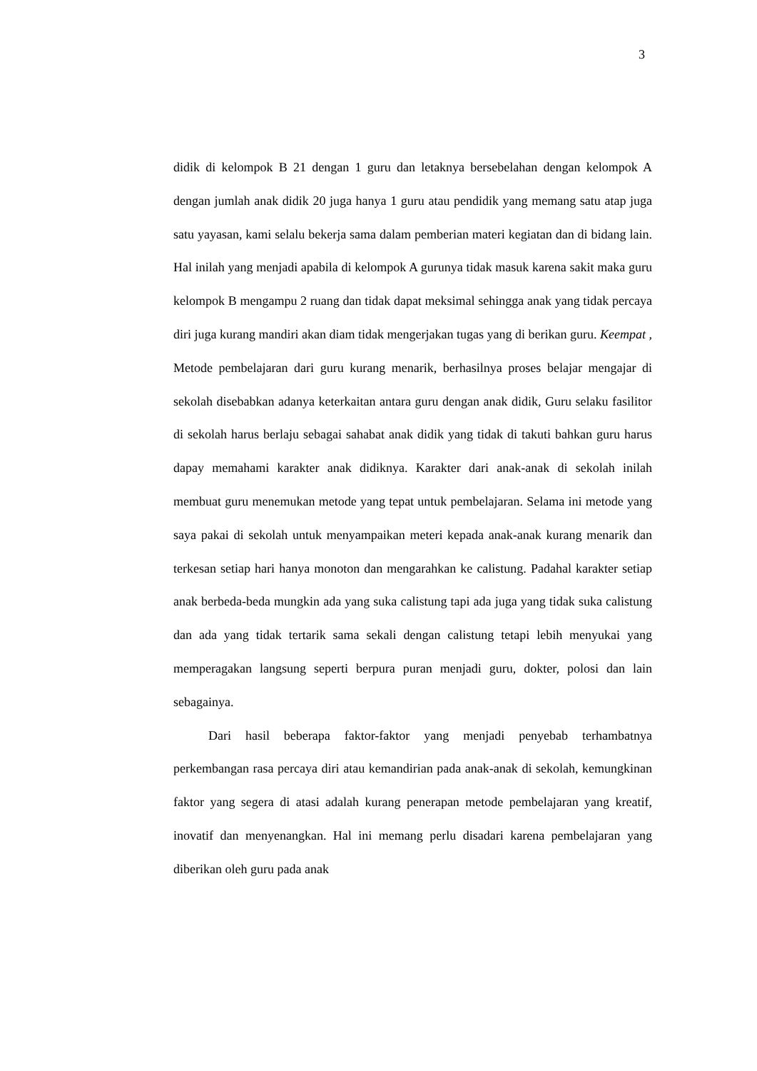3
didik di kelompok B 21 dengan 1 guru dan letaknya bersebelahan dengan kelompok A dengan jumlah anak didik 20 juga hanya 1 guru atau pendidik yang memang satu atap juga satu yayasan, kami selalu bekerja sama dalam pemberian materi kegiatan dan di bidang lain. Hal inilah yang menjadi apabila di kelompok A gurunya tidak masuk karena sakit maka guru kelompok B mengampu 2 ruang dan tidak dapat meksimal sehingga anak yang tidak percaya diri juga kurang mandiri akan diam tidak mengerjakan tugas yang di berikan guru. Keempat , Metode pembelajaran dari guru kurang menarik, berhasilnya proses belajar mengajar di sekolah disebabkan adanya keterkaitan antara guru dengan anak didik, Guru selaku fasilitor di sekolah harus berlaju sebagai sahabat anak didik yang tidak di takuti bahkan guru harus dapay memahami karakter anak didiknya. Karakter dari anak-anak di sekolah inilah membuat guru menemukan metode yang tepat untuk pembelajaran. Selama ini metode yang saya pakai di sekolah untuk menyampaikan meteri kepada anak-anak kurang menarik dan terkesan setiap hari hanya monoton dan mengarahkan ke calistung. Padahal karakter setiap anak berbeda-beda mungkin ada yang suka calistung tapi ada juga yang tidak suka calistung dan ada yang tidak tertarik sama sekali dengan calistung tetapi lebih menyukai yang memperagakan langsung seperti berpura puran menjadi guru, dokter, polosi dan lain sebagainya.
Dari hasil beberapa faktor-faktor yang menjadi penyebab terhambatnya perkembangan rasa percaya diri atau kemandirian pada anak-anak di sekolah, kemungkinan faktor yang segera di atasi adalah kurang penerapan metode pembelajaran yang kreatif, inovatif dan menyenangkan. Hal ini memang perlu disadari karena pembelajaran yang diberikan oleh guru pada anak